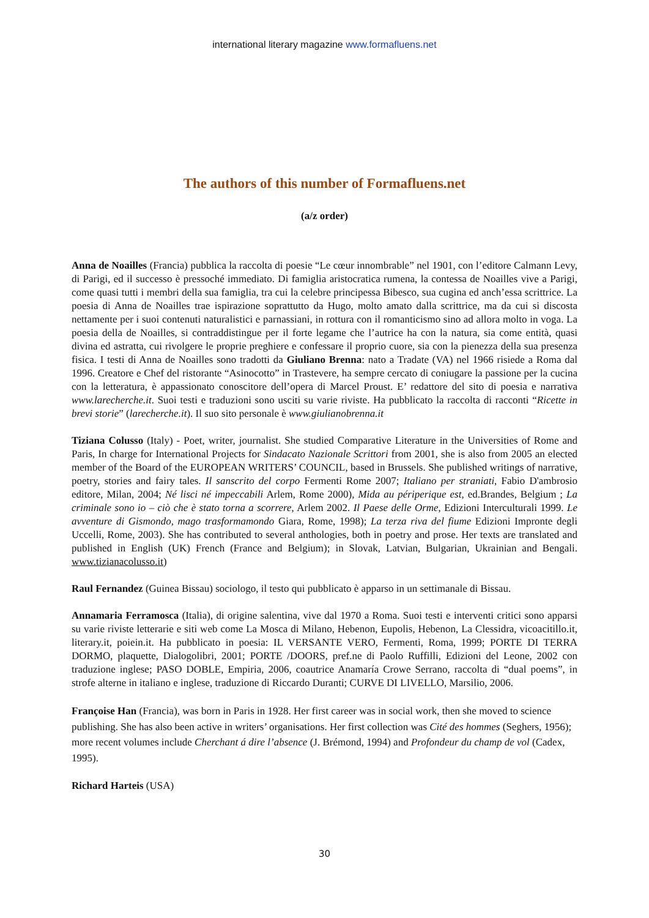international literary magazine www.formafluens.net
The authors of this number of Formafluens.net
(a/z order)
Anna de Noailles (Francia) pubblica la raccolta di poesie “Le cœur innombrable” nel 1901, con l’editore Calmann Levy, di Parigi, ed il successo è pressoché immediato. Di famiglia aristocratica rumena, la contessa de Noailles vive a Parigi, come quasi tutti i membri della sua famiglia, tra cui la celebre principessa Bibesco, sua cugina ed anch’essa scrittrice. La poesia di Anna de Noailles trae ispirazione soprattutto da Hugo, molto amato dalla scrittrice, ma da cui si discosta nettamente per i suoi contenuti naturalistici e parnassiani, in rottura con il romanticismo sino ad allora molto in voga. La poesia della de Noailles, si contraddistingue per il forte legame che l’autrice ha con la natura, sia come entità, quasi divina ed astratta, cui rivolgere le proprie preghiere e confessare il proprio cuore, sia con la pienezza della sua presenza fisica. I testi di Anna de Noailles sono tradotti da Giuliano Brenna: nato a Tradate (VA) nel 1966 risiede a Roma dal 1996. Creatore e Chef del ristorante “Asinocotto” in Trastevere, ha sempre cercato di coniugare la passione per la cucina con la letteratura, è appassionato conoscitore dell’opera di Marcel Proust. E’ redattore del sito di poesia e narrativa www.larecherche.it. Suoi testi e traduzioni sono usciti su varie riviste. Ha pubblicato la raccolta di racconti “Ricette in brevi storie” (larecherche.it). Il suo sito personale è www.giulianobrenna.it
Tiziana Colusso (Italy) - Poet, writer, journalist. She studied Comparative Literature in the Universities of Rome and Paris, In charge for International Projects for Sindacato Nazionale Scrittori from 2001, she is also from 2005 an elected member of the Board of the EUROPEAN WRITERS’ COUNCIL, based in Brussels. She published writings of narrative, poetry, stories and fairy tales. Il sanscrito del corpo Fermenti Rome 2007; Italiano per straniati, Fabio D'ambrosio editore, Milan, 2004; Né lisci né impeccabili Arlem, Rome 2000), Mida au périperique est, ed.Brandes, Belgium ; La criminale sono io – ciò che è stato torna a scorrere, Arlem 2002. Il Paese delle Orme, Edizioni Interculturali 1999. Le avventure di Gismondo, mago trasformamondo Giara, Rome, 1998); La terza riva del fiume Edizioni Impronte degli Uccelli, Rome, 2003). She has contributed to several anthologies, both in poetry and prose. Her texts are translated and published in English (UK) French (France and Belgium); in Slovak, Latvian, Bulgarian, Ukrainian and Bengali. www.tizianacolusso.it)
Raul Fernandez (Guinea Bissau) sociologo, il testo qui pubblicato è apparso in un settimanale di Bissau.
Annamaria Ferramosca (Italia), di origine salentina, vive dal 1970 a Roma. Suoi testi e interventi critici sono apparsi su varie riviste letterarie e siti web come La Mosca di Milano, Hebenon, Eupolis, Hebenon, La Clessidra, vicoacitillo.it, literary.it, poiein.it. Ha pubblicato in poesia: IL VERSANTE VERO, Fermenti, Roma, 1999; PORTE DI TERRA DORMO, plaquette, Dialogolibri, 2001; PORTE /DOORS, pref.ne di Paolo Ruffilli, Edizioni del Leone, 2002 con traduzione inglese; PASO DOBLE, Empiria, 2006, coautrice Anamaría Crowe Serrano, raccolta di “dual poems”, in strofe alterne in italiano e inglese, traduzione di Riccardo Duranti; CURVE DI LIVELLO, Marsilio, 2006.
Françoise Han (Francia), was born in Paris in 1928. Her first career was in social work, then she moved to science publishing. She has also been active in writers’ organisations. Her first collection was Cité des hommes (Seghers, 1956); more recent volumes include Cherchant á dire l’absence (J. Brémond, 1994) and Profondeur du champ de vol (Cadex, 1995).
Richard Harteis (USA)
30